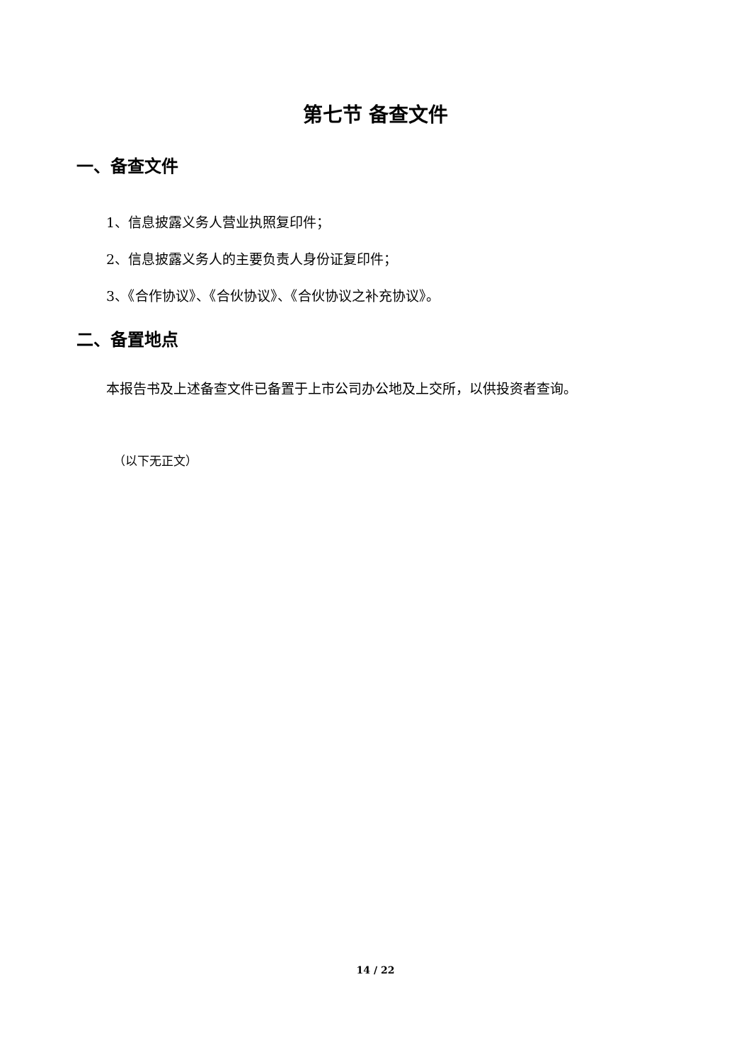第七节 备查文件
一、备查文件
1、信息披露义务人营业执照复印件；
2、信息披露义务人的主要负责人身份证复印件；
3、《合作协议》、《合伙协议》、《合伙协议之补充协议》。
二、备置地点
本报告书及上述备查文件已备置于上市公司办公地及上交所，以供投资者查询。
（以下无正文）
14 / 22